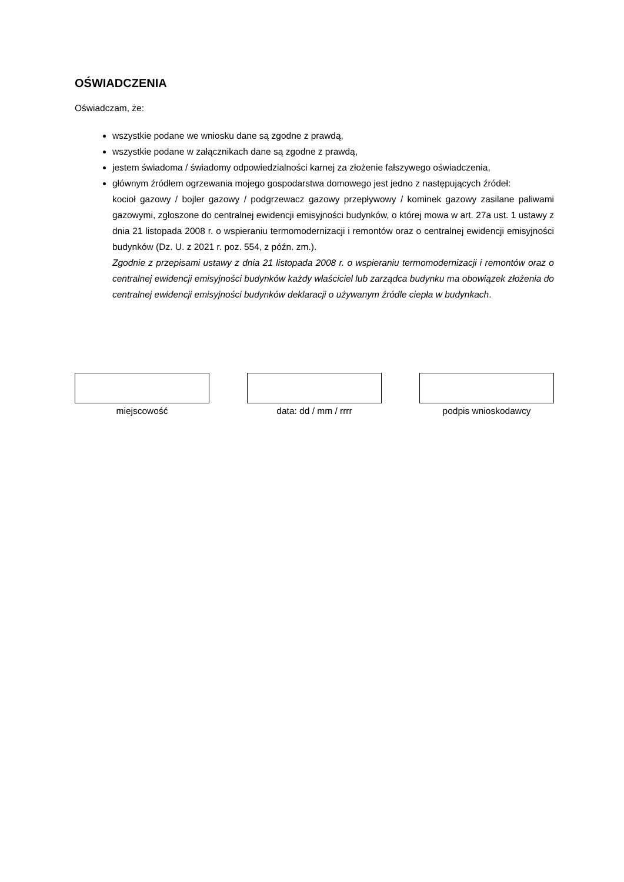OŚWIADCZENIA
Oświadczam, że:
wszystkie podane we wniosku dane są zgodne z prawdą,
wszystkie podane w załącznikach dane są zgodne z prawdą,
jestem świadoma / świadomy odpowiedzialności karnej za złożenie fałszywego oświadczenia,
głównym źródłem ogrzewania mojego gospodarstwa domowego jest jedno z następujących źródeł:
kocioł gazowy / bojler gazowy / podgrzewacz gazowy przepływowy / kominek gazowy zasilane paliwami gazowymi, zgłoszone do centralnej ewidencji emisyjności budynków, o której mowa w art. 27a ust. 1 ustawy z dnia 21 listopada 2008 r. o wspieraniu termomodernizacji i remontów oraz o centralnej ewidencji emisyjności budynków (Dz. U. z 2021 r. poz. 554, z późn. zm.).
Zgodnie z przepisami ustawy z dnia 21 listopada 2008 r. o wspieraniu termomodernizacji i remontów oraz o centralnej ewidencji emisyjności budynków każdy właściciel lub zarządca budynku ma obowiązek złożenia do centralnej ewidencji emisyjności budynków deklaracji o używanym źródle ciepła w budynkach.
miejscowość data: dd / mm / rrrr podpis wnioskodawcy